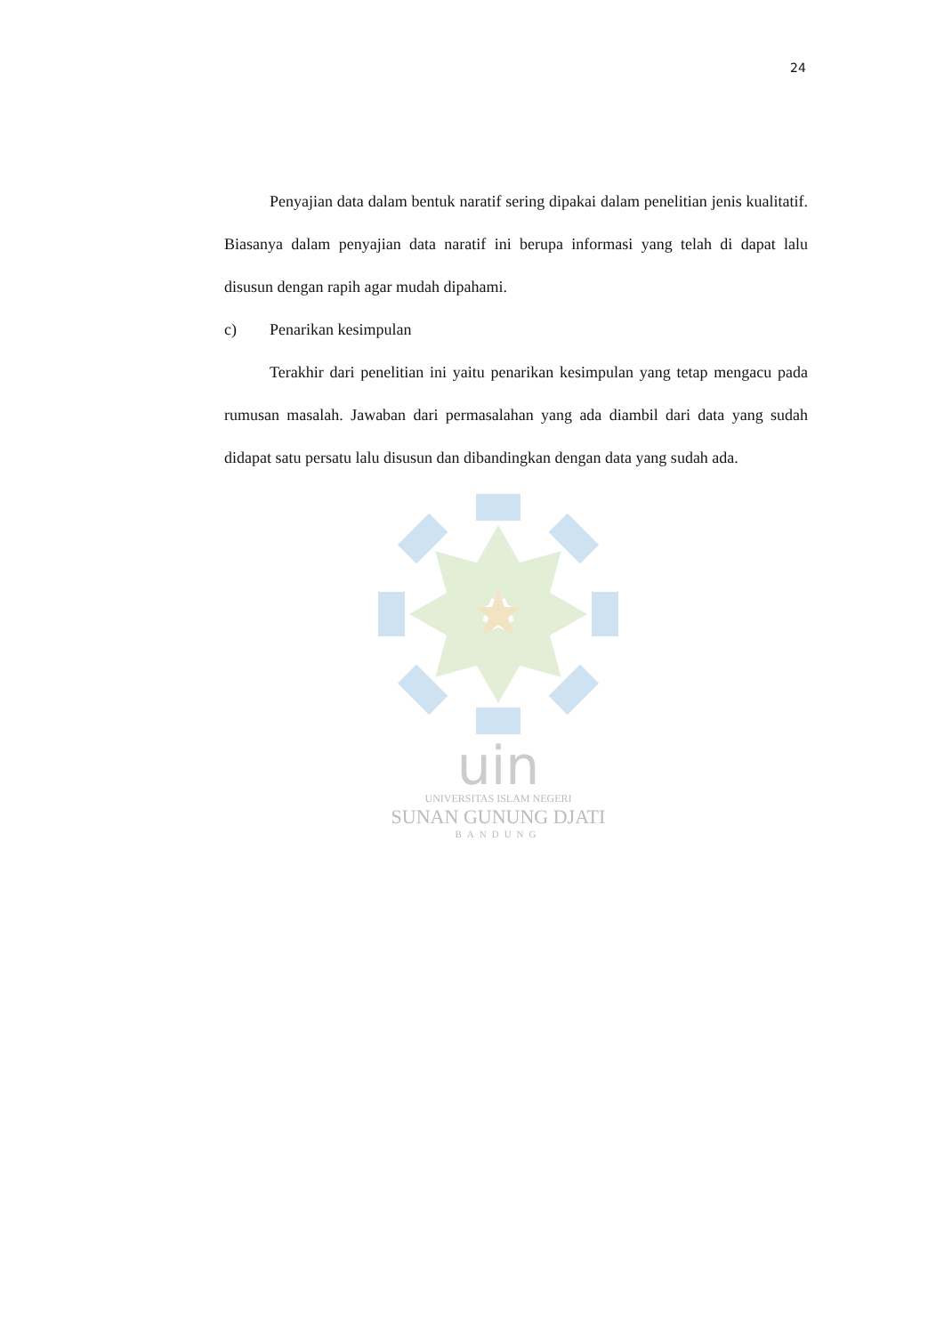24
Penyajian data dalam bentuk naratif sering dipakai dalam penelitian jenis kualitatif. Biasanya dalam penyajian data naratif ini berupa informasi yang telah di dapat lalu disusun dengan rapih agar mudah dipahami.
c) Penarikan kesimpulan
Terakhir dari penelitian ini yaitu penarikan kesimpulan yang tetap mengacu pada rumusan masalah. Jawaban dari permasalahan yang ada diambil dari data yang sudah didapat satu persatu lalu disusun dan dibandingkan dengan data yang sudah ada.
uin
UNIVERSITAS ISLAM NEGERI
SUNAN GUNUNG DJATI
BANDUNG